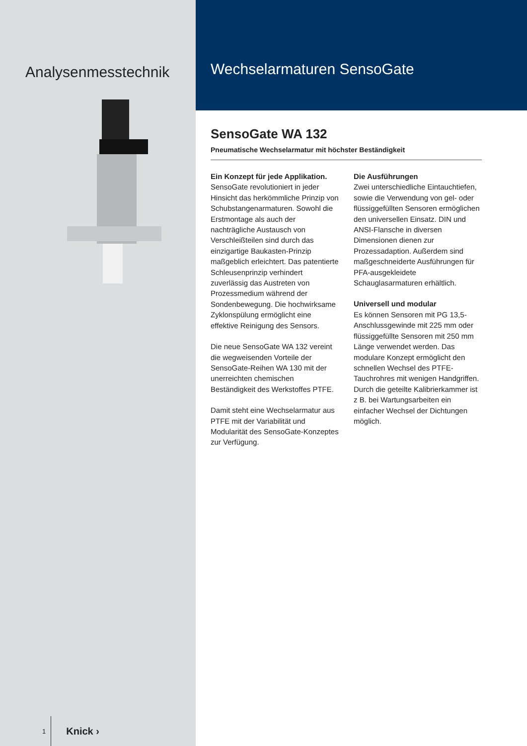Analysenmesstechnik
1 Knick ›
Wechselarmaturen SensoGate
SensoGate WA 132
Pneumatische Wechselarmatur mit höchster Beständigkeit
Ein Konzept für jede Applikation.
SensoGate revolutioniert in jeder Hinsicht das herkömmliche Prinzip von Schubstangenarmaturen. Sowohl die Erstmontage als auch der nachträgliche Austausch von Verschleißteilen sind durch das einzigartige Baukasten-Prinzip maßgeblich erleichtert. Das patentierte Schleusenprinzip verhindert zuverlässig das Austreten von Prozessmedium während der Sondenbewegung. Die hochwirksame Zyklonspülung ermöglicht eine effektive Reinigung des Sensors.
Die neue SensoGate WA 132 vereint die wegweisenden Vorteile der SensoGate-Reihen WA 130 mit der unerreichten chemischen Beständigkeit des Werkstoffes PTFE.
Damit steht eine Wechselarmatur aus PTFE mit der Variabilität und Modularität des SensoGate-Konzeptes zur Verfügung.
Die Ausführungen
Zwei unterschiedliche Eintauchtiefen, sowie die Verwendung von gel- oder flüssiggefüllten Sensoren ermöglichen den universellen Einsatz. DIN und ANSI-Flansche in diversen Dimensionen dienen zur Prozessadaption. Außerdem sind maßgeschneiderte Ausführungen für PFA-ausgekleidete Schauglasarmaturen erhältlich.
Universell und modular
Es können Sensoren mit PG 13,5-Anschlussgewinde mit 225 mm oder flüssiggefüllte Sensoren mit 250 mm Länge verwendet werden. Das modulare Konzept ermöglicht den schnellen Wechsel des PTFE-Tauchrohres mit wenigen Handgriffen. Durch die geteilte Kalibrierkammer ist z B. bei Wartungsarbeiten ein einfacher Wechsel der Dichtungen möglich.